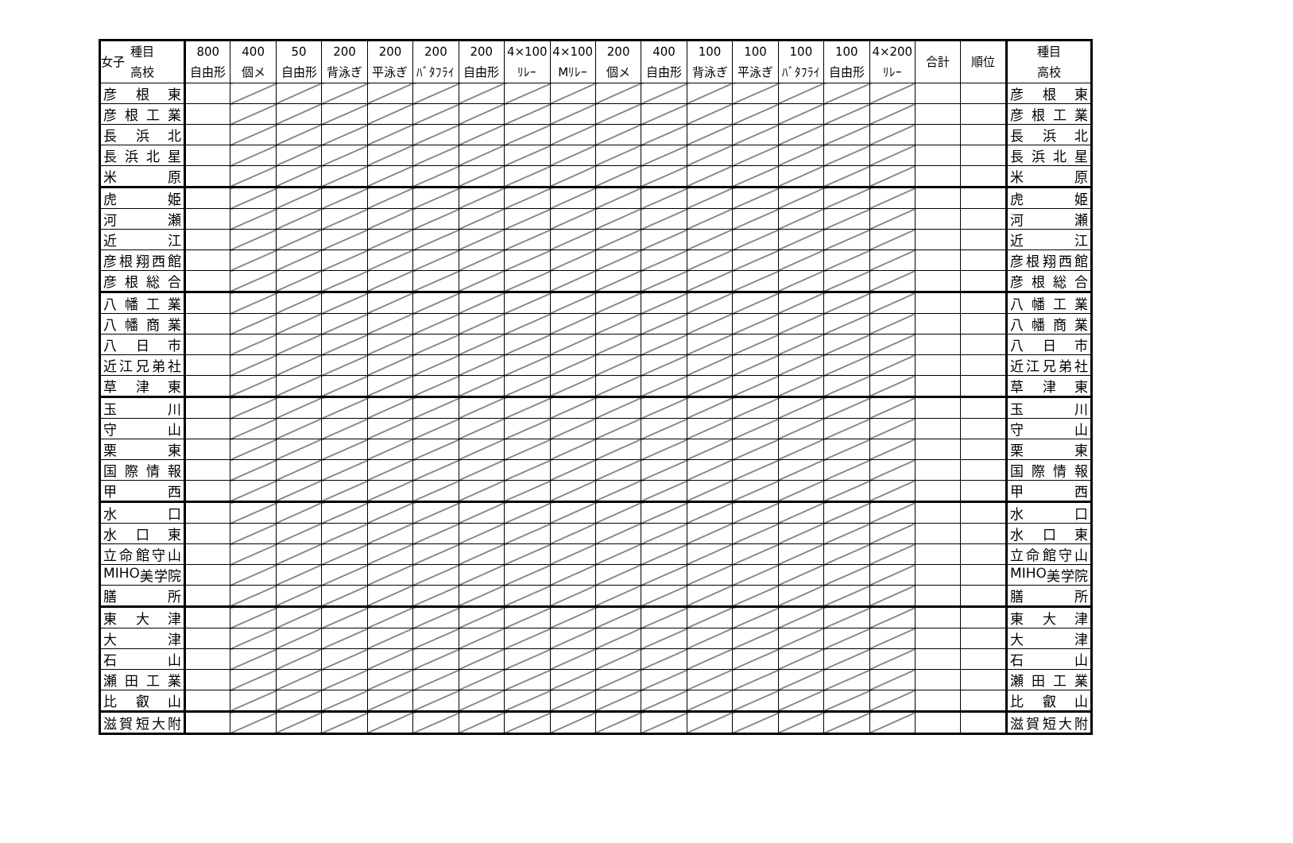女子
| 種目 高校 | 800 自由形 | 400 個メ | 50 自由形 | 200 背泳ぎ | 200 平泳ぎ | 200 ﾊﾞﾀﾌﾗｲ | 200 自由形 | 4×100 ﾘﾚｰ | 4×100 Mﾘﾚｰ | 200 個メ | 400 自由形 | 100 背泳ぎ | 100 平泳ぎ | 100 ﾊﾞﾀﾌﾗｲ | 100 自由形 | 4×200 ﾘﾚｰ | 合計 | 順位 | 種目 高校 |
| --- | --- | --- | --- | --- | --- | --- | --- | --- | --- | --- | --- | --- | --- | --- | --- | --- | --- | --- | --- |
| 彦 根 東 | | | | | | | | | | | | | | | | | | | 彦 根 東 |
| 彦 根 工 業 | | | | | | | | | | | | | | | | | | | 彦 根 工 業 |
| 長 浜 北 | | | | | | | | | | | | | | | | | | | 長 浜 北 |
| 長 浜 北 星 | | | | | | | | | | | | | | | | | | | 長 浜 北 星 |
| 米 原 | | | | | | | | | | | | | | | | | | | 米 原 |
| 虎 姫 | | | | | | | | | | | | | | | | | | | 虎 姫 |
| 河 瀬 | | | | | | | | | | | | | | | | | | | 河 瀬 |
| 近 江 | | | | | | | | | | | | | | | | | | | 近 江 |
| 彦 根 翔 西 館 | | | | | | | | | | | | | | | | | | | 彦 根 翔 西 館 |
| 彦 根 総 合 | | | | | | | | | | | | | | | | | | | 彦 根 総 合 |
| 八 幡 工 業 | | | | | | | | | | | | | | | | | | | 八 幡 工 業 |
| 八 幡 商 業 | | | | | | | | | | | | | | | | | | | 八 幡 商 業 |
| 八 日 市 | | | | | | | | | | | | | | | | | | | 八 日 市 |
| 近 江 兄 弟 社 | | | | | | | | | | | | | | | | | | | 近 江 兄 弟 社 |
| 草 津 東 | | | | | | | | | | | | | | | | | | | 草 津 東 |
| 玉 川 | | | | | | | | | | | | | | | | | | | 玉 川 |
| 守 山 | | | | | | | | | | | | | | | | | | | 守 山 |
| 栗 東 | | | | | | | | | | | | | | | | | | | 栗 東 |
| 国 際 情 報 | | | | | | | | | | | | | | | | | | | 国 際 情 報 |
| 甲 西 | | | | | | | | | | | | | | | | | | | 甲 西 |
| 水 口 | | | | | | | | | | | | | | | | | | | 水 口 |
| 水 口 東 | | | | | | | | | | | | | | | | | | | 水 口 東 |
| 立 命 館 守 山 | | | | | | | | | | | | | | | | | | | 立 命 館 守 山 |
| MIHO 美 学 院 | | | | | | | | | | | | | | | | | | | MIHO 美 学 院 |
| 膳 所 | | | | | | | | | | | | | | | | | | | 膳 所 |
| 東 大 津 | | | | | | | | | | | | | | | | | | | 東 大 津 |
| 大 津 | | | | | | | | | | | | | | | | | | | 大 津 |
| 石 山 | | | | | | | | | | | | | | | | | | | 石 山 |
| 瀬 田 工 業 | | | | | | | | | | | | | | | | | | | 瀬 田 工 業 |
| 比 叡 山 | | | | | | | | | | | | | | | | | | | 比 叡 山 |
| 滋 賀 短 大 附 | | | | | | | | | | | | | | | | | | | 滋 賀 短 大 附 |